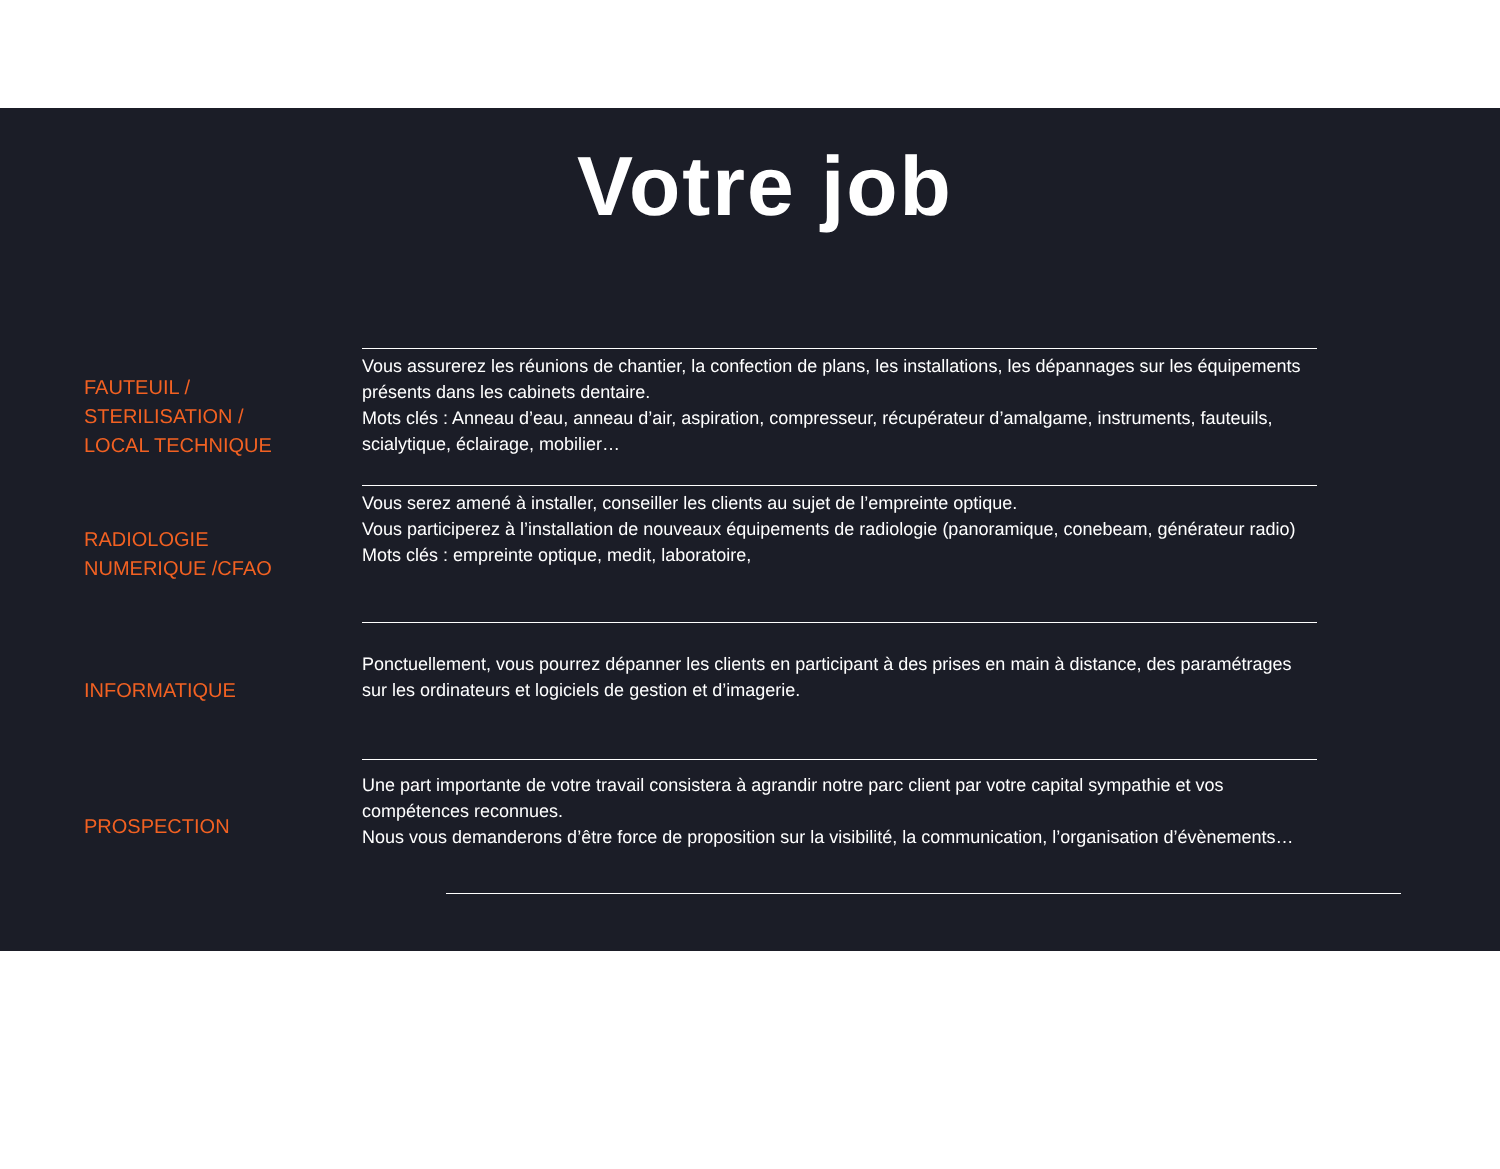Votre job
FAUTEUIL /
STERILISATION /
LOCAL TECHNIQUE
Vous assurerez les réunions de chantier, la confection de plans, les installations, les dépannages sur les équipements présents dans les cabinets dentaire.
Mots clés : Anneau d’eau, anneau d’air, aspiration, compresseur, récupérateur d’amalgame, instruments, fauteuils, scialytique, éclairage, mobilier…
RADIOLOGIE
NUMERIQUE /CFAO
Vous serez amené à installer, conseiller les clients au sujet de l’empreinte optique.
Vous participerez à l’installation de nouveaux équipements de radiologie (panoramique, conebeam, générateur radio)
Mots clés : empreinte optique, medit, laboratoire,
INFORMATIQUE
Ponctuellement, vous pourrez dépanner les clients en participant à des prises en main à distance, des paramétrages sur les ordinateurs et logiciels de gestion et d’imagerie.
PROSPECTION
Une part importante de votre travail consistera à agrandir notre parc client par votre capital sympathie et vos compétences reconnues.
Nous vous demanderons d’être force de proposition sur la visibilité, la communication, l’organisation d’évènements…